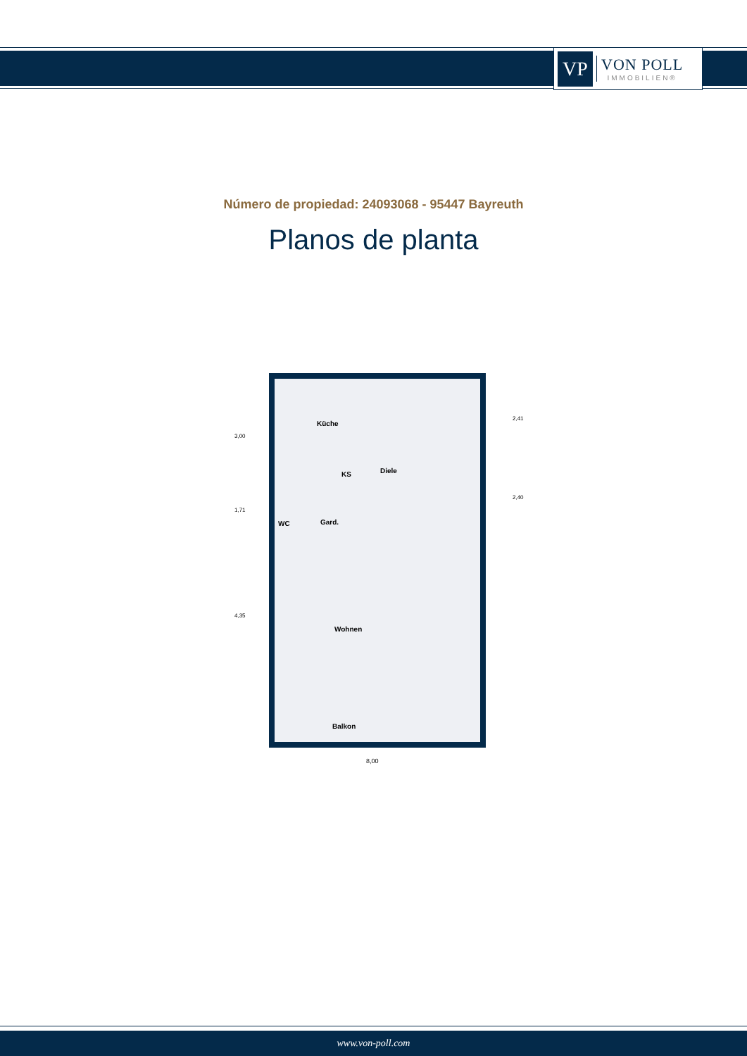VP
VON POLL
IMMOBILIEN®
Número de propiedad: 24093068 - 95447 Bayreuth
Planos de planta
Küche
KS Diele
WC Gard.
Wohnen
Balkon
8,00
3,00
1,71
4,35
2,41
2,40
www.von-poll.com